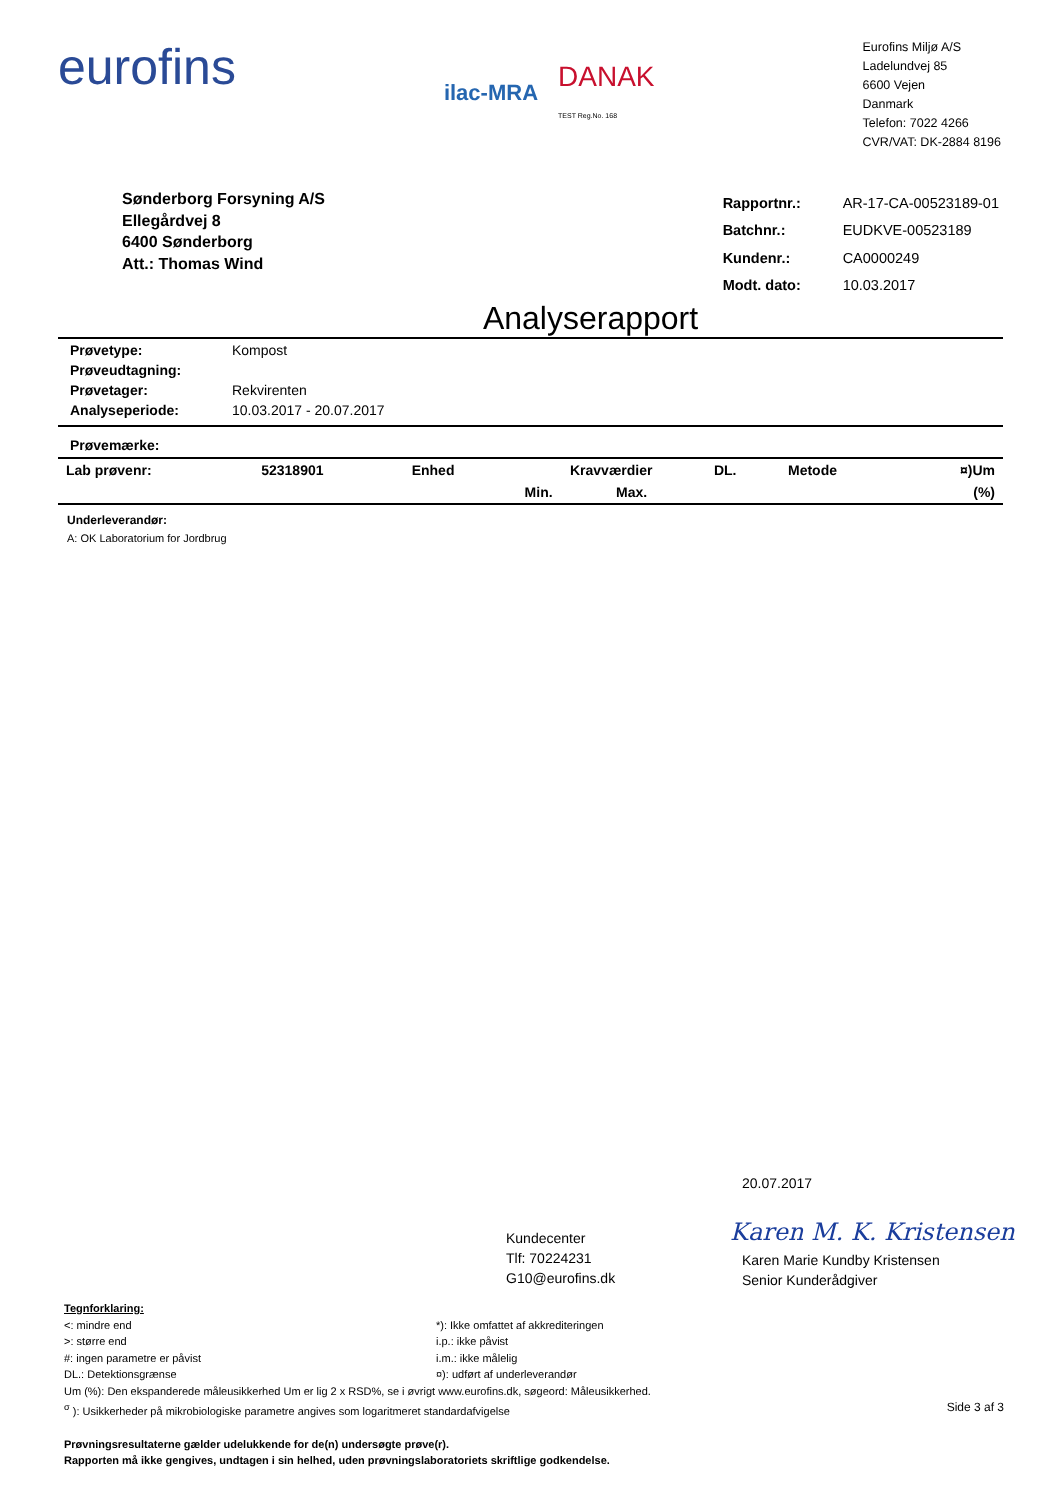eurofins
ilac-MRA DANAK
TEST Reg.No. 168
Eurofins Miljø A/S
Ladelundvej 85
6600 Vejen
Danmark
Telefon: 7022 4266
CVR/VAT: DK-2884 8196
Sønderborg Forsyning A/S
Ellegårdvej 8
6400 Sønderborg
Att.: Thomas Wind
| Rapportnr.: | AR-17-CA-00523189-01 |
| Batchnr.: | EUDKVE-00523189 |
| Kundenr.: | CA0000249 |
| Modt. dato: | 10.03.2017 |
Analyserapport
| Prøvetype: | Kompost |
| Prøveudtagning: | |
| Prøvetager: | Rekvirenten |
| Analyseperiode: | 10.03.2017 - 20.07.2017 |
Prøvemærke:
| Lab prøvenr: | 52318901 | Enhed | Kravværdier | | DL. | Metode | ¤)Um |
| --- | --- | --- | --- | --- | --- | --- | --- |
| | | | Min. | Max. | | | (%) |
Underleverandør:
A: OK Laboratorium for Jordbrug
20.07.2017
Karen M. K. Kristensen
Kundecenter
Tlf: 70224231
G10@eurofins.dk
Karen Marie Kundby Kristensen
Senior Kunderådgiver
Tegnforklaring:
<: mindre end
>: større end
#: ingen parametre er påvist
DL.: Detektionsgrænse
*): Ikke omfattet af akkrediteringen
i.p.: ikke påvist
i.m.: ikke målelig
¤): udført af underleverandør
Um (%): Den ekspanderede måleusikkerhed Um er lig 2 x RSD%, se i øvrigt www.eurofins.dk, søgeord: Måleusikkerhed.
<sup>σ</sup> ): Usikkerheder på mikrobiologiske parametre angives som logaritmeret standardafvigelse Side 3 af 3
Prøvningsresultaterne gælder udelukkende for de(n) undersøgte prøve(r).
Rapporten må ikke gengives, undtagen i sin helhed, uden prøvningslaboratoriets skriftlige godkendelse.